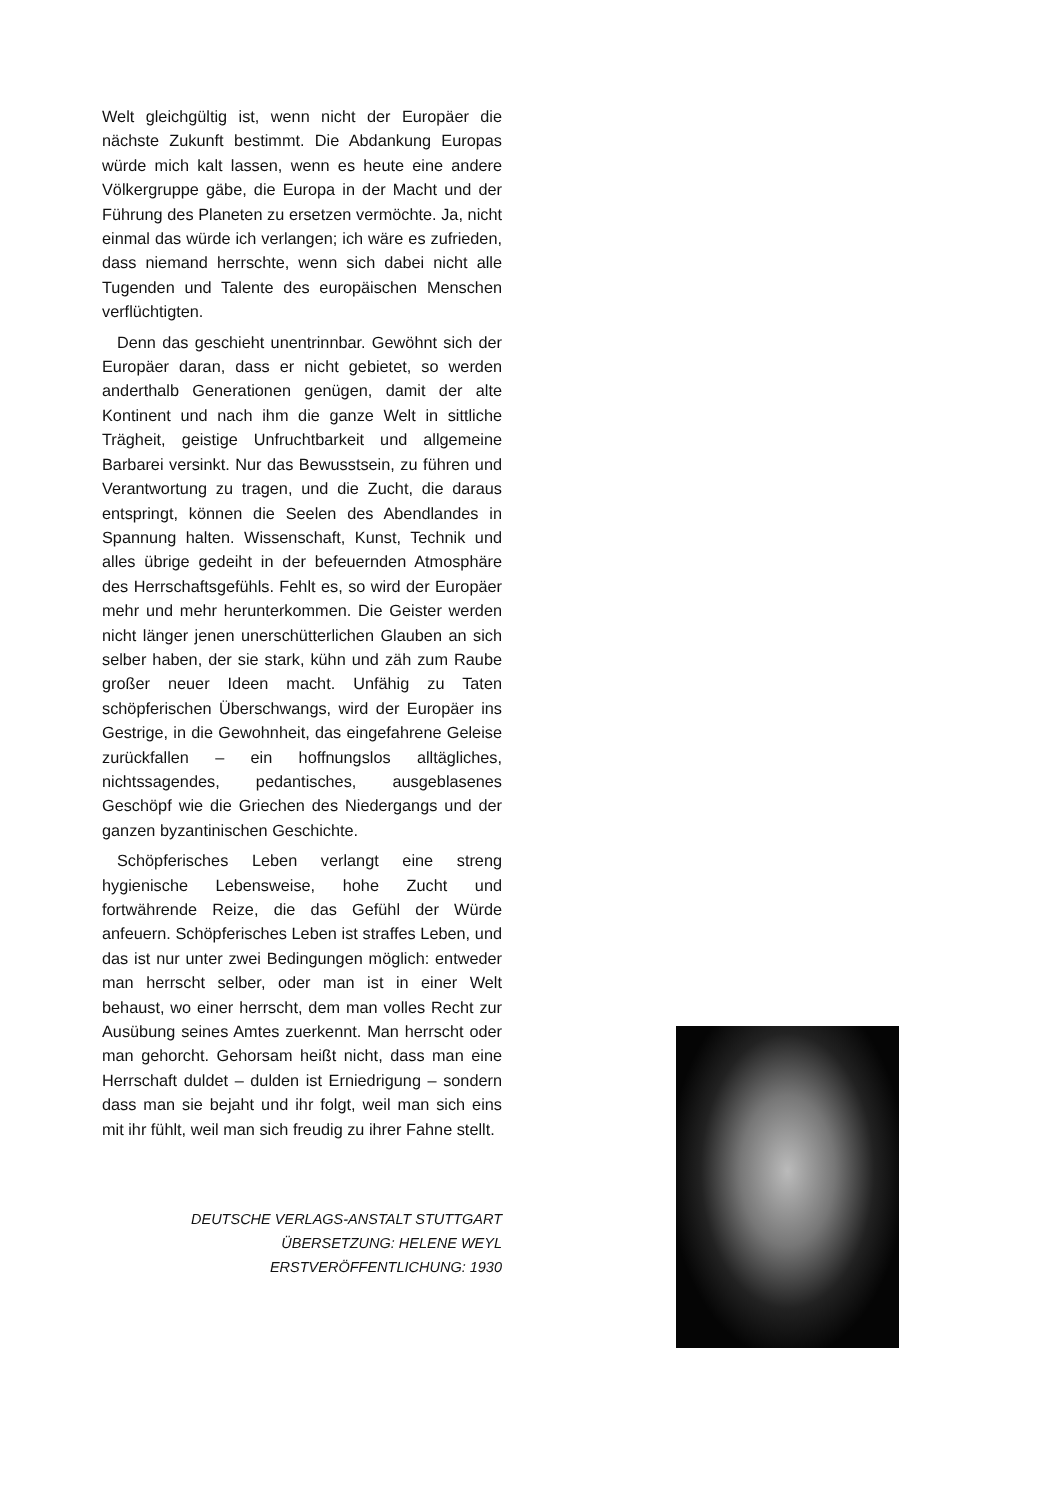Welt gleichgültig ist, wenn nicht der Europäer die nächste Zukunft bestimmt. Die Abdankung Europas würde mich kalt lassen, wenn es heute eine andere Völkergruppe gäbe, die Europa in der Macht und der Führung des Planeten zu ersetzen vermöchte. Ja, nicht einmal das würde ich verlangen; ich wäre es zufrieden, dass niemand herrschte, wenn sich dabei nicht alle Tugenden und Talente des europäischen Menschen verflüchtigten.
Denn das geschieht unentrinnbar. Gewöhnt sich der Europäer daran, dass er nicht gebietet, so werden anderthalb Generationen genügen, damit der alte Kontinent und nach ihm die ganze Welt in sittliche Trägheit, geistige Unfruchtbarkeit und allgemeine Barbarei versinkt. Nur das Bewusstsein, zu führen und Verantwortung zu tragen, und die Zucht, die daraus entspringt, können die Seelen des Abendlandes in Spannung halten. Wissenschaft, Kunst, Technik und alles übrige gedeiht in der befeuernden Atmosphäre des Herrschaftsgefühls. Fehlt es, so wird der Europäer mehr und mehr herunterkommen. Die Geister werden nicht länger jenen unerschütterlichen Glauben an sich selber haben, der sie stark, kühn und zäh zum Raube großer neuer Ideen macht. Unfähig zu Taten schöpferischen Überschwangs, wird der Europäer ins Gestrige, in die Gewohnheit, das eingefahrene Geleise zurückfallen – ein hoffnungslos alltägliches, nichtssagendes, pedantisches, ausgeblasenes Geschöpf wie die Griechen des Niedergangs und der ganzen byzantinischen Geschichte.
Schöpferisches Leben verlangt eine streng hygienische Lebensweise, hohe Zucht und fortwährende Reize, die das Gefühl der Würde anfeuern. Schöpferisches Leben ist straffes Leben, und das ist nur unter zwei Bedingungen möglich: entweder man herrscht selber, oder man ist in einer Welt behaust, wo einer herrscht, dem man volles Recht zur Ausübung seines Amtes zuerkennt. Man herrscht oder man gehorcht. Gehorsam heißt nicht, dass man eine Herrschaft duldet – dulden ist Erniedrigung – sondern dass man sie bejaht und ihr folgt, weil man sich eins mit ihr fühlt, weil man sich freudig zu ihrer Fahne stellt.
DEUTSCHE VERLAGS-ANSTALT STUTTGART
ÜBERSETZUNG: HELENE WEYL
ERSTVERÖFFENTLICHUNG: 1930